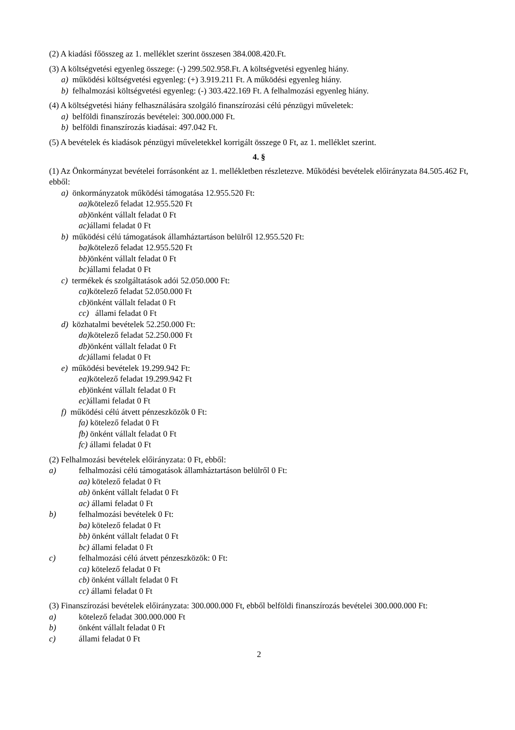(2) A kiadási főösszeg az 1. melléklet szerint összesen 384.008.420.Ft.
(3) A költségvetési egyenleg összege: (-) 299.502.958.Ft. A költségvetési egyenleg hiány.
a) működési költségvetési egyenleg: (+) 3.919.211 Ft. A működési egyenleg hiány.
b) felhalmozási költségvetési egyenleg: (-) 303.422.169 Ft. A felhalmozási egyenleg hiány.
(4) A költségvetési hiány felhasználására szolgáló finanszírozási célú pénzügyi műveletek:
a) belföldi finanszírozás bevételei: 300.000.000 Ft.
b) belföldi finanszírozás kiadásai: 497.042 Ft.
(5) A bevételek és kiadások pénzügyi műveletekkel korrigált összege 0 Ft, az 1. melléklet szerint.
4. §
(1) Az Önkormányzat bevételei forrásonként az 1. mellékletben részletezve. Működési bevételek előirányzata 84.505.462 Ft, ebből:
a) önkormányzatok működési támogatása 12.955.520 Ft:
aa) kötelező feladat 12.955.520 Ft
ab) önként vállalt feladat 0 Ft
ac) állami feladat 0 Ft
b) működési célú támogatások államháztartáson belülről 12.955.520 Ft:
ba) kötelező feladat 12.955.520 Ft
bb) önként vállalt feladat 0 Ft
bc) állami feladat 0 Ft
c) termékek és szolgáltatások adói 52.050.000 Ft:
ca) kötelező feladat 52.050.000 Ft
cb) önként vállalt feladat 0 Ft
cc) állami feladat 0 Ft
d) közhatalmi bevételek 52.250.000 Ft:
da) kötelező feladat 52.250.000 Ft
db) önként vállalt feladat 0 Ft
dc) állami feladat 0 Ft
e) működési bevételek 19.299.942 Ft:
ea) kötelező feladat 19.299.942 Ft
eb) önként vállalt feladat 0 Ft
ec) állami feladat 0 Ft
f) működési célú átvett pénzeszközök 0 Ft:
fa) kötelező feladat 0 Ft
fb) önként vállalt feladat 0 Ft
fc) állami feladat 0 Ft
(2) Felhalmozási bevételek előirányzata: 0 Ft, ebből:
a) felhalmozási célú támogatások államháztartáson belülről 0 Ft:
aa) kötelező feladat 0 Ft
ab) önként vállalt feladat 0 Ft
ac) állami feladat 0 Ft
b) felhalmozási bevételek 0 Ft:
ba) kötelező feladat 0 Ft
bb) önként vállalt feladat 0 Ft
bc) állami feladat 0 Ft
c) felhalmozási célú átvett pénzeszközök: 0 Ft:
ca) kötelező feladat 0 Ft
cb) önként vállalt feladat 0 Ft
cc) állami feladat 0 Ft
(3) Finanszírozási bevételek előirányzata: 300.000.000 Ft, ebből belföldi finanszírozás bevételei 300.000.000 Ft:
a) kötelező feladat 300.000.000 Ft
b) önként vállalt feladat 0 Ft
c) állami feladat 0 Ft
2